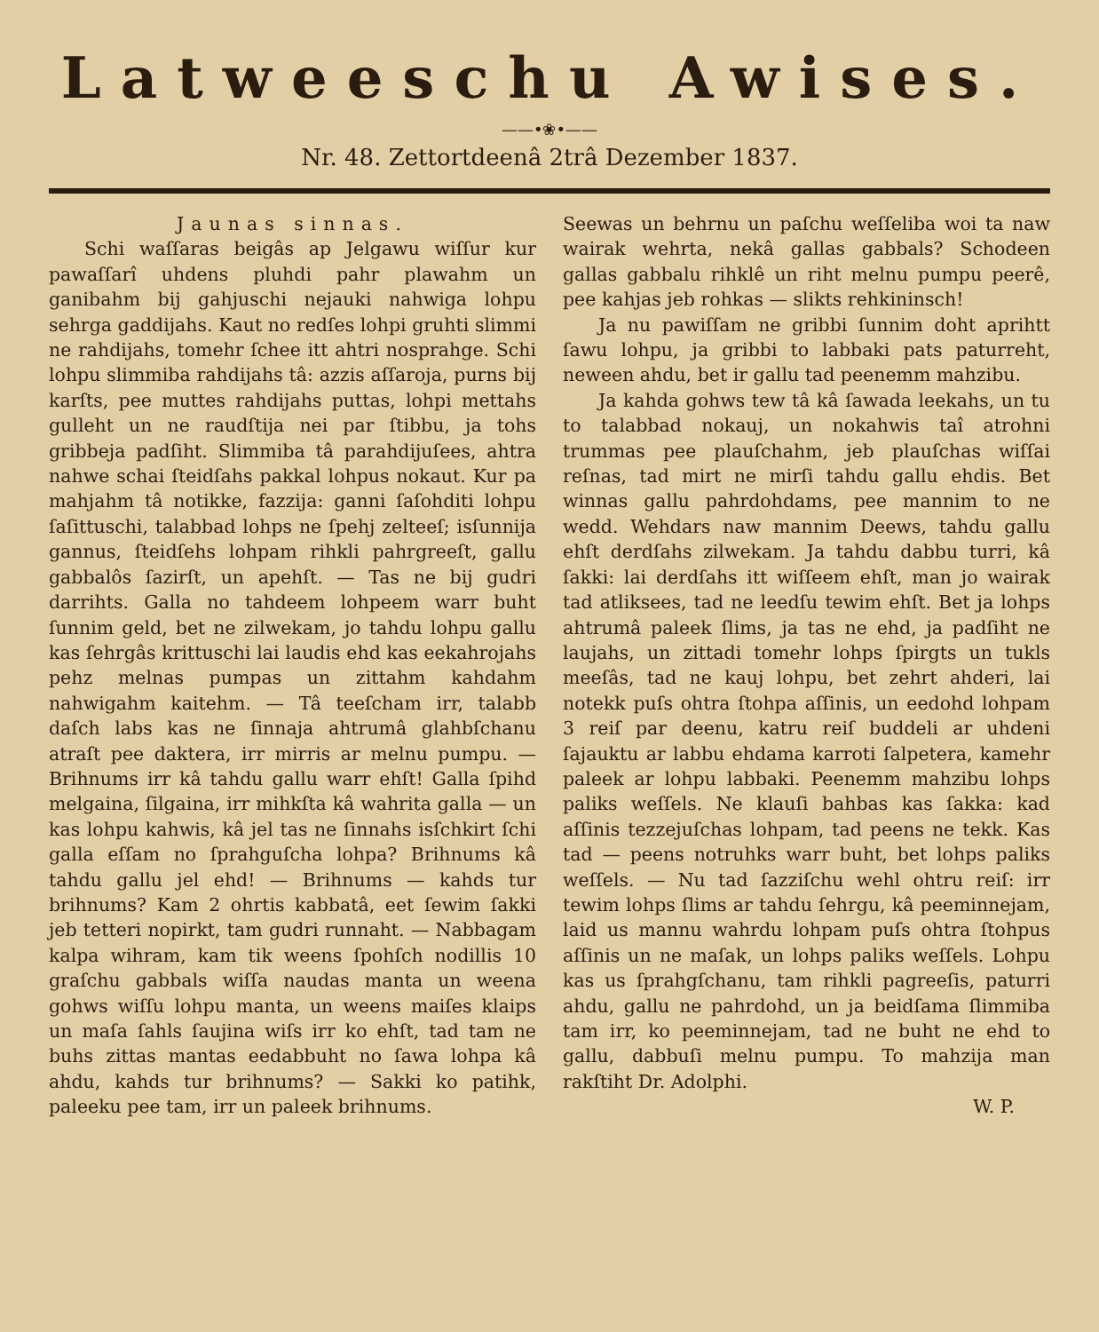Latweeschu Awises.
——•❀•——
Nr. 48. Zettortdeenâ 2trâ Dezember 1837.
Jaunas sinnas.
Schi waſſaras beigâs ap Jelgawu wiſſur kur pawaſſarî uhdens pluhdi pahr plawahm un ganibahm bij gahjuschi nejauki nahwiga lohpu sehrga gaddijahs. Kaut no redſes lohpi gruhti slimmi ne rahdijahs, tomehr ſchee itt ahtri nosprahge. Schi lohpu slimmiba rahdijahs tâ: azzis aſſaroja, purns bij karſts, pee muttes rahdijahs puttas, lohpi mettahs gulleht un ne raudſtija nei par ſtibbu, ja tohs gribbeja padſiht. Slimmiba tâ parahdijuſees, ahtra nahwe schai ſteidſahs pakkal lohpus nokaut. Kur pa mahjahm tâ notikke, fazzija: ganni ſaſohditi lohpu ſaſittuschi, talabbad lohps ne ſpehj zelteeſ; isſunnija gannus, ſteidſehs lohpam rihkli pahrgreeſt, gallu gabbalôs ſazirſt, un apehſt. — Tas ne bij gudri darrihts. Galla no tahdeem lohpeem warr buht ſunnim geld, bet ne zilwekam, jo tahdu lohpu gallu kas ſehrgâs krittuschi lai laudis ehd kas eekahrojahs pehz melnas pumpas un zittahm kahdahm nahwigahm kaitehm. — Tâ teeſcham irr, talabb daſch labs kas ne ſinnaja ahtrumâ glahbſchanu atraſt pee daktera, irr mirris ar melnu pumpu. — Brihnums irr kâ tahdu gallu warr ehſt! Galla ſpihd melgaina, ſilgaina, irr mihkſta kâ wahrita galla — un kas lohpu kahwis, kâ jel tas ne ſinnahs isſchkirt ſchi galla eſſam no ſprahguſcha lohpa? Brihnums kâ tahdu gallu jel ehd! — Brihnums — kahds tur brihnums? Kam 2 ohrtis kabbatâ, eet ſewim ſakki jeb tetteri nopirkt, tam gudri runnaht. — Nabbagam kalpa wihram, kam tik weens ſpohſch nodillis 10 graſchu gabbals wiſſa naudas manta un weena gohws wiſſu lohpu manta, un weens maiſes klaips un maſa ſahls ſaujina wiſs irr ko ehſt, tad tam ne buhs zittas mantas eedabbuht no ſawa lohpa kâ ahdu, kahds tur brihnums? — Sakki ko patihk, paleeku pee tam, irr un paleek brihnums.
Seewas un behrnu un paſchu weſſeliba woi ta naw wairak wehrta, nekâ gallas gabbals? Schodeen gallas gabbalu rihklê un riht melnu pumpu peerê, pee kahjas jeb rohkas — slikts rehkininsch!
Ja nu pawiſſam ne gribbi ſunnim doht aprihtt ſawu lohpu, ja gribbi to labbaki pats paturreht, neween ahdu, bet ir gallu tad peenemm mahzibu.
Ja kahda gohws tew tâ kâ ſawada leekahs, un tu to talabbad nokauj, un nokahwis taî atrohni trummas pee plauſchahm, jeb plauſchas wiſſai reſnas, tad mirt ne mirſi tahdu gallu ehdis. Bet winnas gallu pahrdohdams, pee mannim to ne wedd. Wehdars naw mannim Deews, tahdu gallu ehſt derdſahs zilwekam. Ja tahdu dabbu turri, kâ ſakki: lai derdſahs itt wiſſeem ehſt, man jo wairak tad atliksees, tad ne leedſu tewim ehſt. Bet ja lohps ahtrumâ paleek ſlims, ja tas ne ehd, ja padſiht ne laujahs, un zittadi tomehr lohps ſpirgts un tukls meeſâs, tad ne kauj lohpu, bet zehrt ahderi, lai notekk puſs ohtra ſtohpa aſſinis, un eedohd lohpam 3 reiſ par deenu, katru reiſ buddeli ar uhdeni ſajauktu ar labbu ehdama karroti ſalpetera, kamehr paleek ar lohpu labbaki. Peenemm mahzibu lohps paliks weſſels. Ne klauſi bahbas kas ſakka: kad aſſinis tezzejuſchas lohpam, tad peens ne tekk. Kas tad — peens notruhks warr buht, bet lohps paliks weſſels. — Nu tad ſazziſchu wehl ohtru reiſ: irr tewim lohps ſlims ar tahdu ſehrgu, kâ peeminnejam, laid us mannu wahrdu lohpam puſs ohtra ſtohpus aſſinis un ne maſak, un lohps paliks weſſels. Lohpu kas us ſprahgſchanu, tam rihkli pagreeſis, paturri ahdu, gallu ne pahrdohd, un ja beidſama ſlimmiba tam irr, ko peeminnejam, tad ne buht ne ehd to gallu, dabbuſi melnu pumpu. To mahzija man rakſtiht Dr. Adolphi.
W. P.